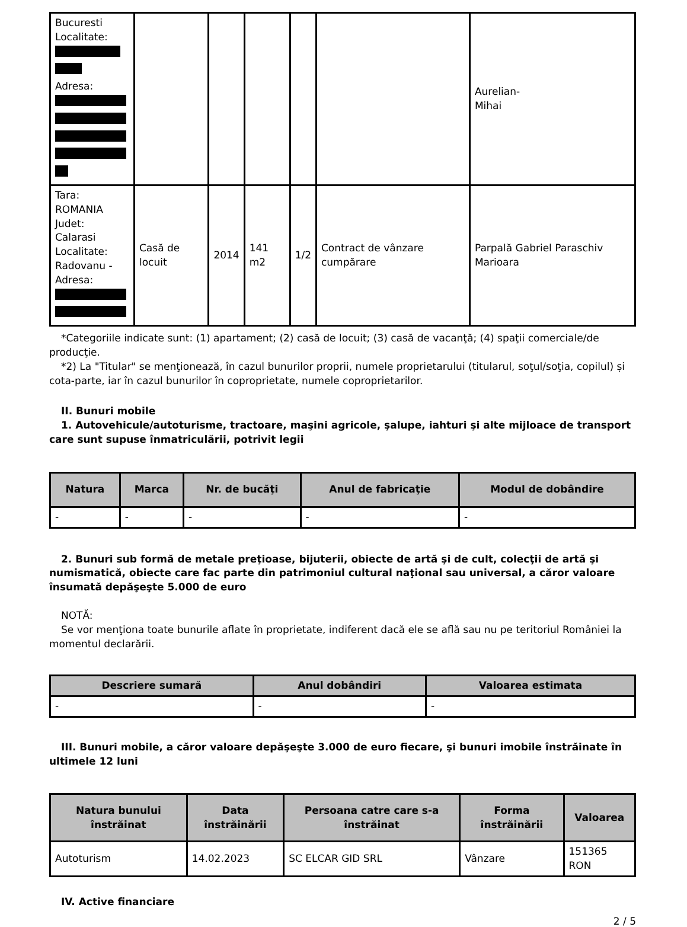| Bucuresti Localitate: Adresa: | | | | | | Aurelian- Mihai |
| Tara: ROMANIA Judet: Calarasi Localitate: Radovanu - Adresa: | Casă de locuit | 2014 | 141 m2 | 1/2 | Contract de vânzare cumpărare | Parpală Gabriel Paraschiv Marioara |
*Categoriile indicate sunt: (1) apartament; (2) casă de locuit; (3) casă de vacanţă; (4) spaţii comerciale/de producţie.
*2) La "Titular" se menţionează, în cazul bunurilor proprii, numele proprietarului (titularul, soţul/soţia, copilul) și cota-parte, iar în cazul bunurilor în coproprietate, numele coproprietarilor.
II. Bunuri mobile
1. Autovehicule/autoturisme, tractoare, maşini agricole, şalupe, iahturi şi alte mijloace de transport care sunt supuse înmatriculării, potrivit legii
| Natura | Marca | Nr. de bucăţi | Anul de fabricaţie | Modul de dobândire |
| --- | --- | --- | --- | --- |
| - | - | - | - | - |
2. Bunuri sub formă de metale preţioase, bijuterii, obiecte de artă şi de cult, colecţii de artă şi numismatică, obiecte care fac parte din patrimoniul cultural naţional sau universal, a căror valoare însumată depăşeşte 5.000 de euro
NOTĂ:
Se vor menţiona toate bunurile aflate în proprietate, indiferent dacă ele se află sau nu pe teritoriul României la momentul declarării.
| Descriere sumară | Anul dobândiri | Valoarea estimata |
| --- | --- | --- |
| - | - | - |
III. Bunuri mobile, a căror valoare depăşeşte 3.000 de euro fiecare, şi bunuri imobile înstrăinate în ultimele 12 luni
| Natura bunului înstrăinat | Data înstrăinării | Persoana catre care s-a înstrăinat | Forma înstrăinării | Valoarea |
| --- | --- | --- | --- | --- |
| Autoturism | 14.02.2023 | SC ELCAR GID SRL | Vânzare | 151365 RON |
IV. Active financiare
2 / 5